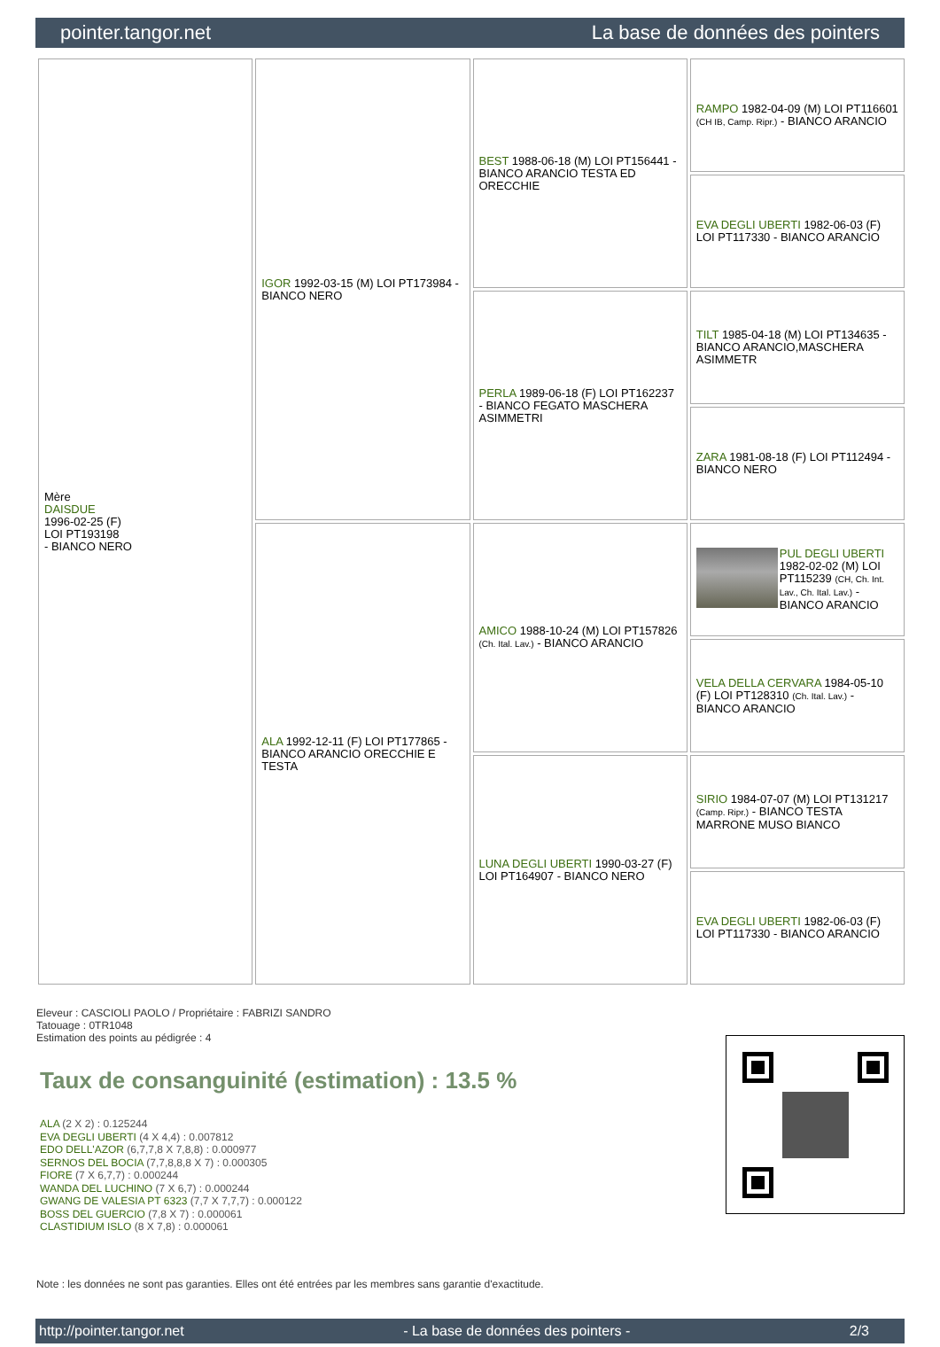pointer.tangor.net La base de données des pointers
| Mère DAISDUE 1996-02-25 (F) LOI PT193198 - BIANCO NERO | IGOR 1992-03-15 (M) LOI PT173984 - BIANCO NERO | BEST 1988-06-18 (M) LOI PT156441 - BIANCO ARANCIO TESTA ED ORECCHIE | RAMPO 1982-04-09 (M) LOI PT116601 (CH IB, Camp. Ripr.) - BIANCO ARANCIO |
| | | | EVA DEGLI UBERTI 1982-06-03 (F) LOI PT117330 - BIANCO ARANCIO |
| | | PERLA 1989-06-18 (F) LOI PT162237 - BIANCO FEGATO MASCHERA ASIMMETRI | TILT 1985-04-18 (M) LOI PT134635 - BIANCO ARANCIO,MASCHERA ASIMMETR |
| | | | ZARA 1981-08-18 (F) LOI PT112494 - BIANCO NERO |
| | ALA 1992-12-11 (F) LOI PT177865 - BIANCO ARANCIO ORECCHIE E TESTA | AMICO 1988-10-24 (M) LOI PT157826 (Ch. Ital. Lav.) - BIANCO ARANCIO | PUL DEGLI UBERTI 1982-02-02 (M) LOI PT115239 (CH, Ch. Int. Lav., Ch. Ital. Lav.) - BIANCO ARANCIO |
| | | | VELA DELLA CERVARA 1984-05-10 (F) LOI PT128310 (Ch. Ital. Lav.) - BIANCO ARANCIO |
| | | LUNA DEGLI UBERTI 1990-03-27 (F) LOI PT164907 - BIANCO NERO | SIRIO 1984-07-07 (M) LOI PT131217 (Camp. Ripr.) - BIANCO TESTA MARRONE MUSO BIANCO |
| | | | EVA DEGLI UBERTI 1982-06-03 (F) LOI PT117330 - BIANCO ARANCIO |
Eleveur : CASCIOLI PAOLO / Propriétaire : FABRIZI SANDRO
Tatouage : 0TR1048
Estimation des points au pédigrée : 4
Taux de consanguinité (estimation) : 13.5 %
ALA (2 X 2) : 0.125244
EVA DEGLI UBERTI (4 X 4,4) : 0.007812
EDO DELL'AZOR (6,7,7,8 X 7,8,8) : 0.000977
SERNOS DEL BOCIA (7,7,8,8,8 X 7) : 0.000305
FIORE (7 X 6,7,7) : 0.000244
WANDA DEL LUCHINO (7 X 6,7) : 0.000244
GWANG DE VALESIA PT 6323 (7,7 X 7,7,7) : 0.000122
BOSS DEL GUERCIO (7,8 X 7) : 0.000061
CLASTIDIUM ISLO (8 X 7,8) : 0.000061
Note : les données ne sont pas garanties. Elles ont été entrées par les membres sans garantie d'exactitude.
http://pointer.tangor.net - La base de données des pointers - 2/3